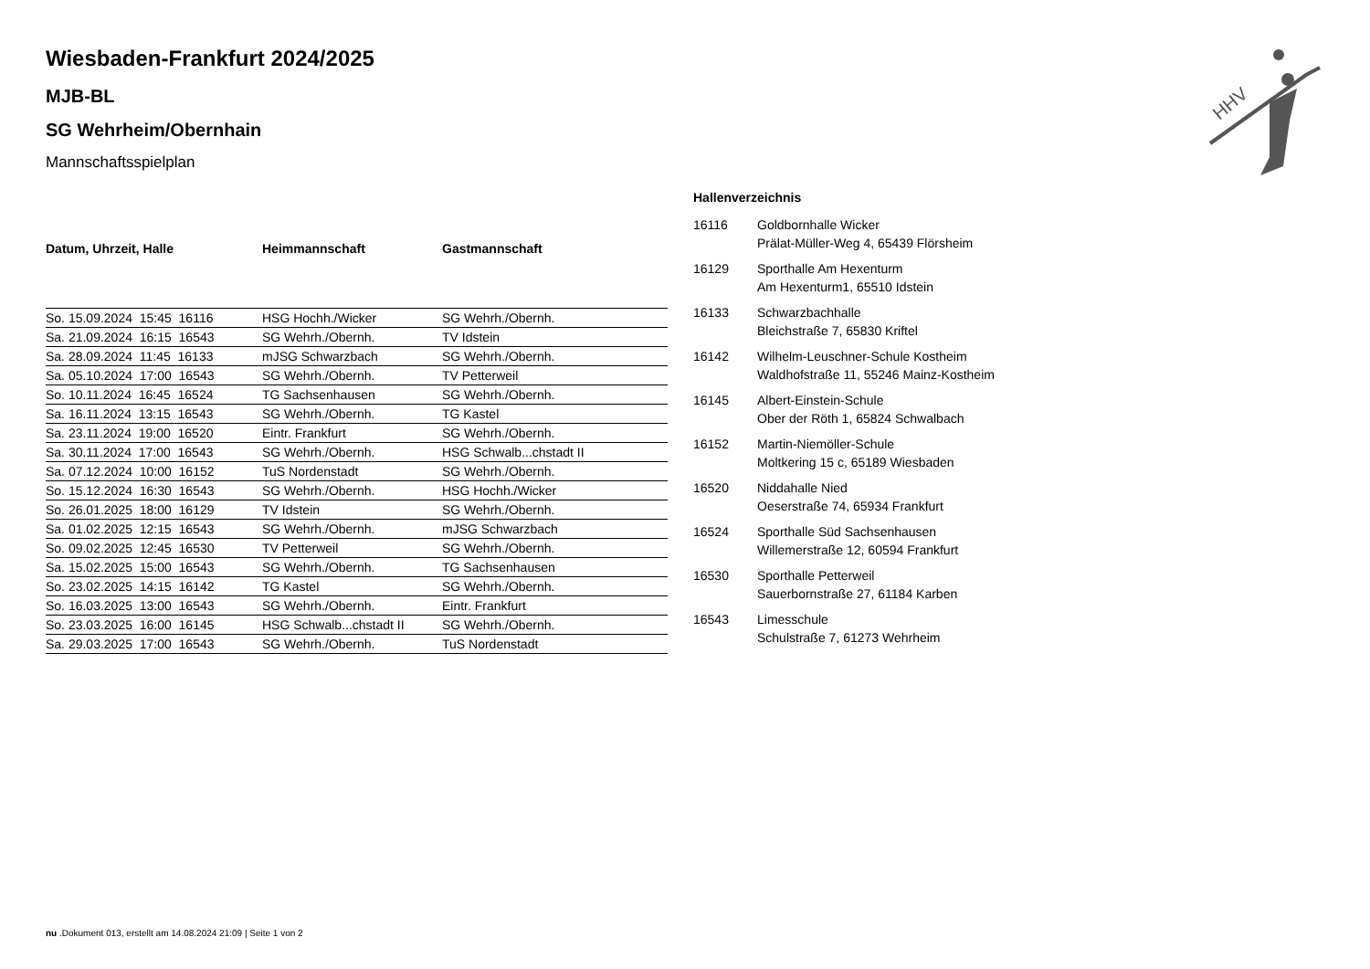Wiesbaden-Frankfurt 2024/2025
MJB-BL
SG Wehrheim/Obernhain
Mannschaftsspielplan
| Datum, Uhrzeit, Halle | Heimmannschaft | Gastmannschaft |
| --- | --- | --- |
| So. 15.09.2024 15:45 16116 | HSG Hochh./Wicker | SG Wehrh./Obernh. |
| Sa. 21.09.2024 16:15 16543 | SG Wehrh./Obernh. | TV Idstein |
| Sa. 28.09.2024 11:45 16133 | mJSG Schwarzbach | SG Wehrh./Obernh. |
| Sa. 05.10.2024 17:00 16543 | SG Wehrh./Obernh. | TV Petterweil |
| So. 10.11.2024 16:45 16524 | TG Sachsenhausen | SG Wehrh./Obernh. |
| Sa. 16.11.2024 13:15 16543 | SG Wehrh./Obernh. | TG Kastel |
| Sa. 23.11.2024 19:00 16520 | Eintr. Frankfurt | SG Wehrh./Obernh. |
| Sa. 30.11.2024 17:00 16543 | SG Wehrh./Obernh. | HSG Schwalb...chstadt II |
| Sa. 07.12.2024 10:00 16152 | TuS Nordenstadt | SG Wehrh./Obernh. |
| So. 15.12.2024 16:30 16543 | SG Wehrh./Obernh. | HSG Hochh./Wicker |
| So. 26.01.2025 18:00 16129 | TV Idstein | SG Wehrh./Obernh. |
| Sa. 01.02.2025 12:15 16543 | SG Wehrh./Obernh. | mJSG Schwarzbach |
| So. 09.02.2025 12:45 16530 | TV Petterweil | SG Wehrh./Obernh. |
| Sa. 15.02.2025 15:00 16543 | SG Wehrh./Obernh. | TG Sachsenhausen |
| So. 23.02.2025 14:15 16142 | TG Kastel | SG Wehrh./Obernh. |
| So. 16.03.2025 13:00 16543 | SG Wehrh./Obernh. | Eintr. Frankfurt |
| So. 23.03.2025 16:00 16145 | HSG Schwalb...chstadt II | SG Wehrh./Obernh. |
| Sa. 29.03.2025 17:00 16543 | SG Wehrh./Obernh. | TuS Nordenstadt |
Hallenverzeichnis
| 16116 | Goldbornhalle Wicker Prälat-Müller-Weg 4, 65439 Flörsheim |
| 16129 | Sporthalle Am Hexenturm Am Hexenturm1, 65510 Idstein |
| 16133 | Schwarzbachhalle Bleichstraße 7, 65830 Kriftel |
| 16142 | Wilhelm-Leuschner-Schule Kostheim Waldhofstraße 11, 55246 Mainz-Kostheim |
| 16145 | Albert-Einstein-Schule Ober der Röth 1, 65824 Schwalbach |
| 16152 | Martin-Niemöller-Schule Moltkering 15 c, 65189 Wiesbaden |
| 16520 | Niddahalle Nied Oeserstraße 74, 65934 Frankfurt |
| 16524 | Sporthalle Süd Sachsenhausen Willemerstraße 12, 60594 Frankfurt |
| 16530 | Sporthalle Petterweil Sauerbornstraße 27, 61184 Karben |
| 16543 | Limesschule Schulstraße 7, 61273 Wehrheim |
HHV
nu .Dokument 013, erstellt am 14.08.2024 21:09 | Seite 1 von 2